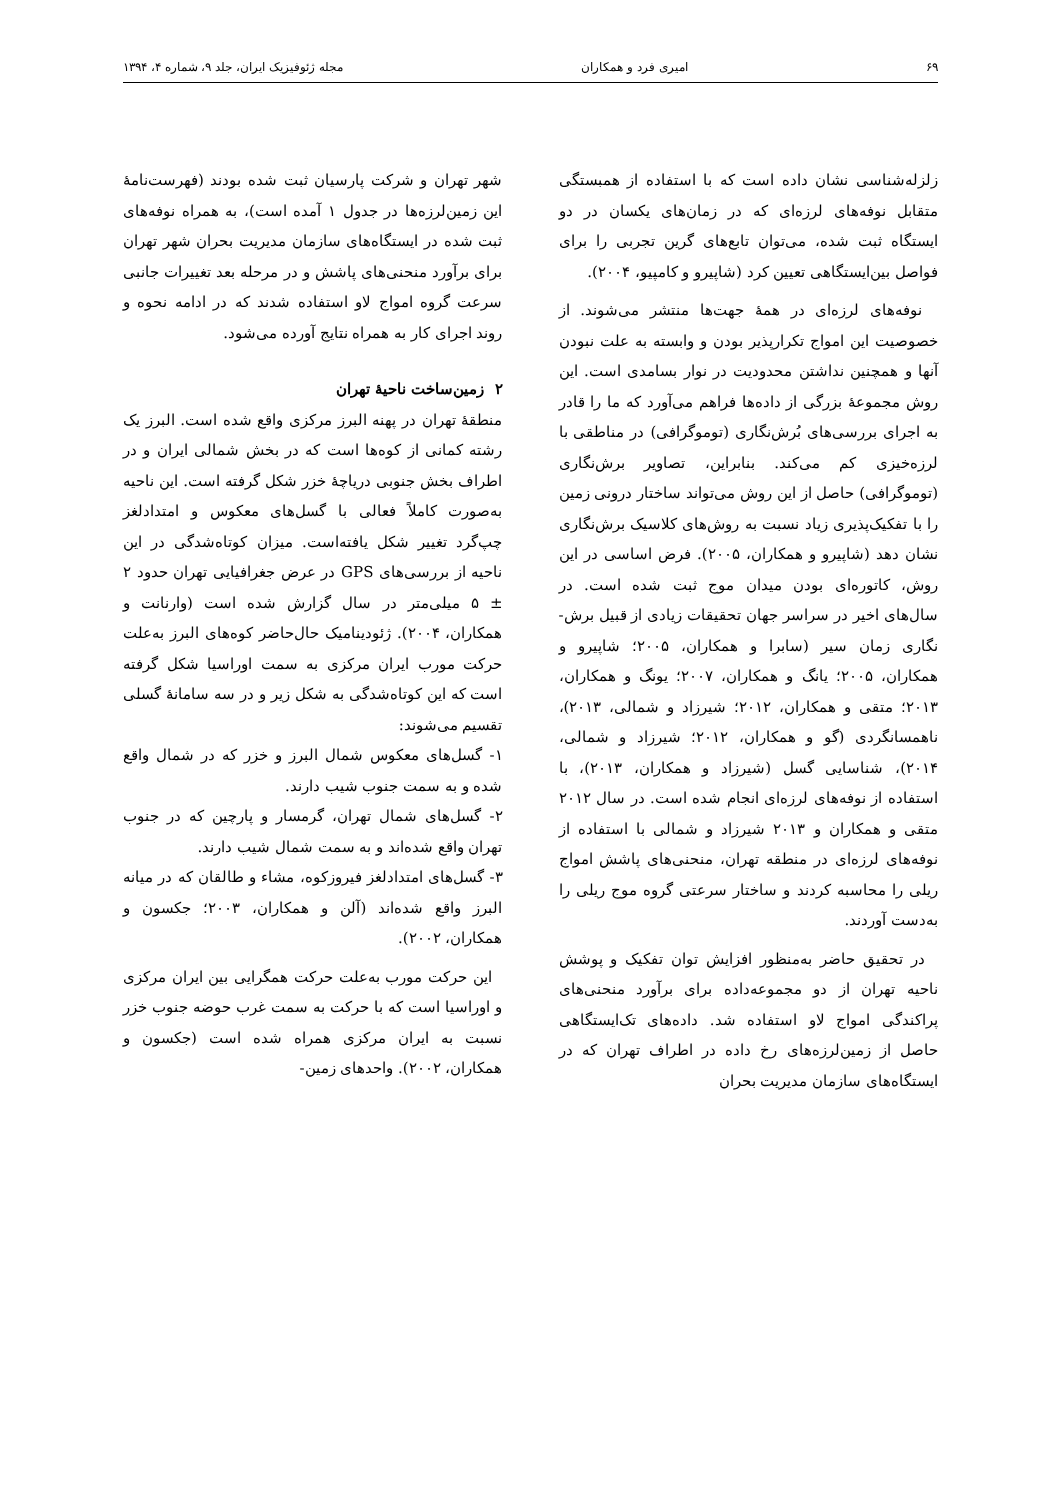۶۹ امیری فرد و همکاران مجله ژئوفیزیک ایران، جلد ۹، شماره ۴، ۱۳۹۴
زلزله‌شناسی نشان داده است که با استفاده از همبستگی متقابل نوفه‌های لرزه‌ای که در زمان‌های یکسان در دو ایستگاه ثبت شده، می‌توان تابع‌های گرین تجربی را برای فواصل بین‌ایستگاهی تعیین کرد (شاپیرو و کامپیو، ۲۰۰۴).
نوفه‌های لرزه‌ای در همهٔ جهت‌ها منتشر می‌شوند. از خصوصیت این امواج تکرارپذیر بودن و وابسته به علت نبودن آنها و همچنین نداشتن محدودیت در نوار بسامدی است. این روش مجموعهٔ بزرگی از داده‌ها فراهم می‌آورد که ما را قادر به اجرای بررسی‌های بُرش‌نگاری (توموگرافی) در مناطقی با لرزه‌خیزی کم می‌کند. بنابراین، تصاویر برش‌نگاری (توموگرافی) حاصل از این روش می‌تواند ساختار درونی زمین را با تفکیک‌پذیری زیاد نسبت به روش‌های کلاسیک برش‌نگاری نشان دهد (شاپیرو و همکاران، ۲۰۰۵). فرض اساسی در این روش، کاتوره‌ای بودن میدان موج ثبت شده است. در سال‌های اخیر در سراسر جهان تحقیقات زیادی از قبیل برش-نگاری زمان سیر (سابرا و همکاران، ۲۰۰۵؛ شاپیرو و همکاران، ۲۰۰۵؛ یانگ و همکاران، ۲۰۰۷؛ یونگ و همکاران، ۲۰۱۳؛ متقی و همکاران، ۲۰۱۲؛ شیرزاد و شمالی، ۲۰۱۳)، ناهمسانگردی (گو و همکاران، ۲۰۱۲؛ شیرزاد و شمالی، ۲۰۱۴)، شناسایی گسل (شیرزاد و همکاران، ۲۰۱۳)، با استفاده از نوفه‌های لرزه‌ای انجام شده است. در سال ۲۰۱۲ متقی و همکاران و ۲۰۱۳ شیرزاد و شمالی با استفاده از نوفه‌های لرزه‌ای در منطقه تهران، منحنی‌های پاشش امواج ریلی را محاسبه کردند و ساختار سرعتی گروه موج ریلی را به‌دست آوردند.
در تحقیق حاضر به‌منظور افزایش توان تفکیک و پوشش ناحیه تهران از دو مجموعه‌داده برای برآورد منحنی‌های پراکندگی امواج لاو استفاده شد. داده‌های تک‌ایستگاهی حاصل از زمین‌لرزه‌های رخ داده در اطراف تهران که در ایستگاه‌های سازمان مدیریت بحران
شهر تهران و شرکت پارسیان ثبت شده بودند (فهرست‌نامهٔ این زمین‌لرزه‌ها در جدول ۱ آمده است)، به همراه نوفه‌های ثبت شده در ایستگاه‌های سازمان مدیریت بحران شهر تهران برای برآورد منحنی‌های پاشش و در مرحله بعد تغییرات جانبی سرعت گروه امواج لاو استفاده شدند که در ادامه نحوه و روند اجرای کار به همراه نتایج آورده می‌شود.
۲ زمین‌ساخت ناحیهٔ تهران
منطقهٔ تهران در پهنه البرز مرکزی واقع شده است. البرز یک رشته کمانی از کوه‌ها است که در بخش شمالی ایران و در اطراف بخش جنوبی دریاچهٔ خزر شکل گرفته است. این ناحیه به‌صورت کاملاً فعالی با گسل‌های معکوس و امتدادلغز چپ‌گرد تغییر شکل یافته‌است. میزان کوتاه‌شدگی در این ناحیه از بررسی‌های GPS در عرض جغرافیایی تهران حدود ۲ ± ۵ میلی‌متر در سال گزارش شده است (وارنانت و همکاران، ۲۰۰۴). ژئودینامیک حال‌حاضر کوه‌های البرز به‌علت حرکت مورب ایران مرکزی به سمت اوراسیا شکل گرفته است که این کوتاه‌شدگی به شکل زیر و در سه سامانهٔ گسلی تقسیم می‌شوند:
۱- گسل‌های معکوس شمال البرز و خزر که در شمال واقع شده و به سمت جنوب شیب دارند.
۲- گسل‌های شمال تهران، گرمسار و پارچین که در جنوب تهران واقع شده‌اند و به سمت شمال شیب دارند.
۳- گسل‌های امتدادلغز فیروزکوه، مشاء و طالقان که در میانه البرز واقع شده‌اند (آلن و همکاران، ۲۰۰۳؛ جکسون و همکاران، ۲۰۰۲).
این حرکت مورب به‌علت حرکت همگرایی بین ایران مرکزی و اوراسیا است که با حرکت به سمت غرب حوضه جنوب خزر نسبت به ایران مرکزی همراه شده است (جکسون و همکاران، ۲۰۰۲). واحدهای زمین-